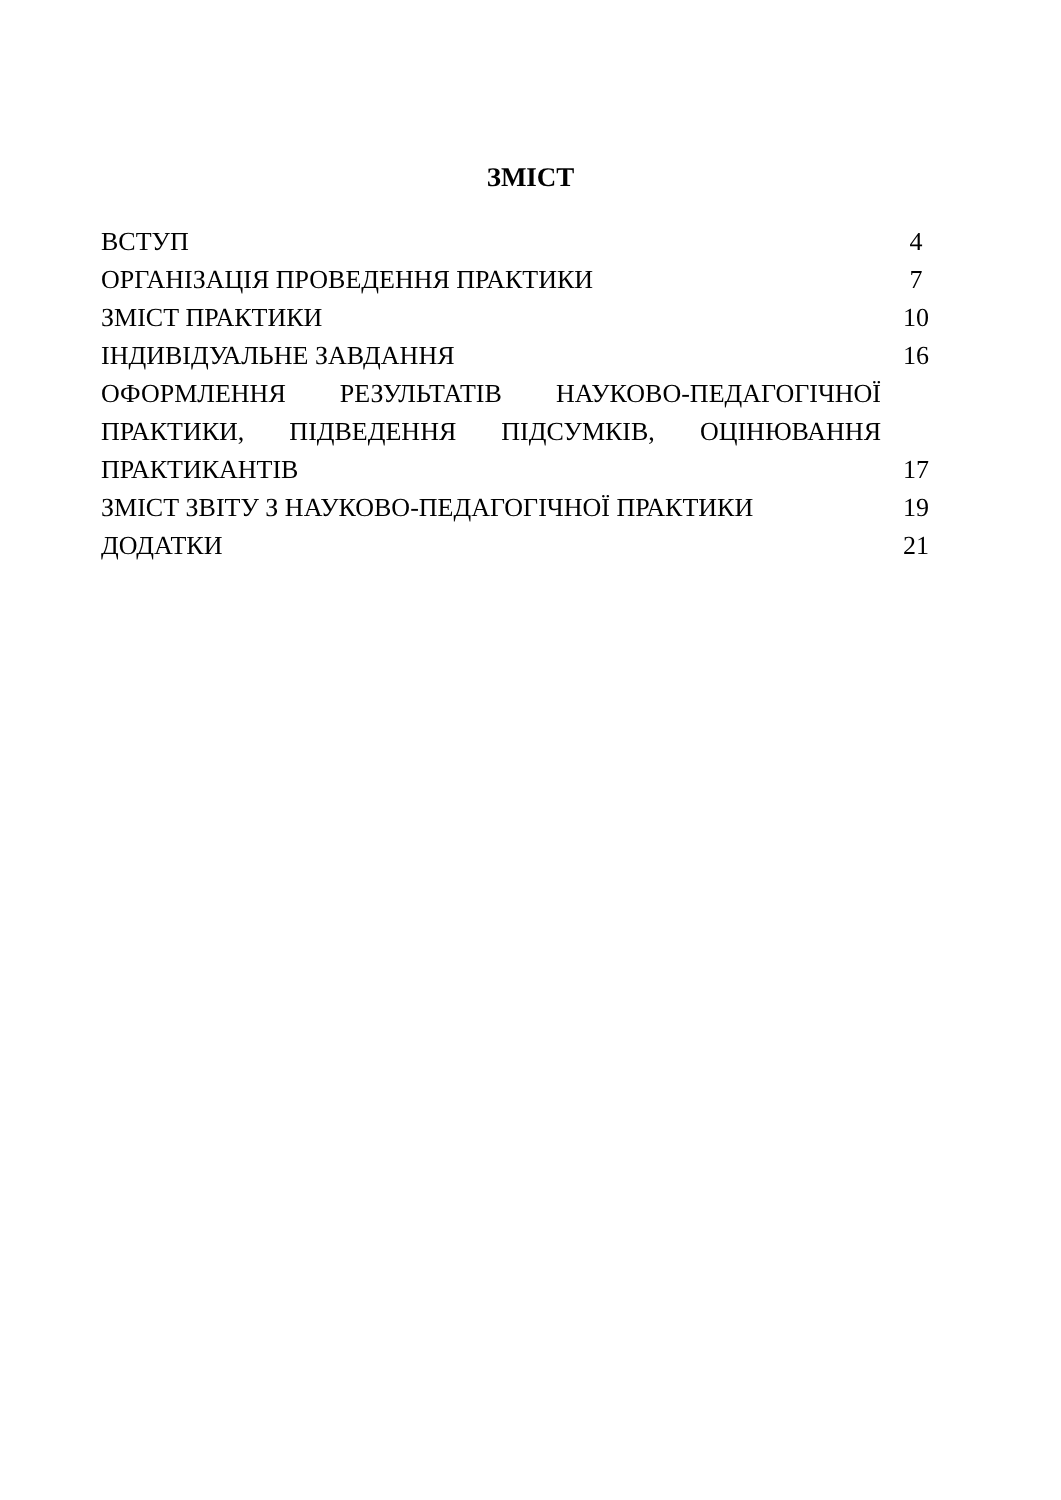ЗМІСТ
| ВСТУП | 4 |
| ОРГАНІЗАЦІЯ ПРОВЕДЕННЯ ПРАКТИКИ | 7 |
| ЗМІСТ ПРАКТИКИ | 10 |
| ІНДИВІДУАЛЬНЕ ЗАВДАННЯ | 16 |
| ОФОРМЛЕННЯ РЕЗУЛЬТАТІВ НАУКОВО-ПЕДАГОГІЧНОЇ | |
| ПРАКТИКИ, ПІДВЕДЕННЯ ПІДСУМКІВ, ОЦІНЮВАННЯ | |
| ПРАКТИКАНТІВ | 17 |
| ЗМІСТ ЗВІТУ З НАУКОВО-ПЕДАГОГІЧНОЇ ПРАКТИКИ | 19 |
| ДОДАТКИ | 21 |